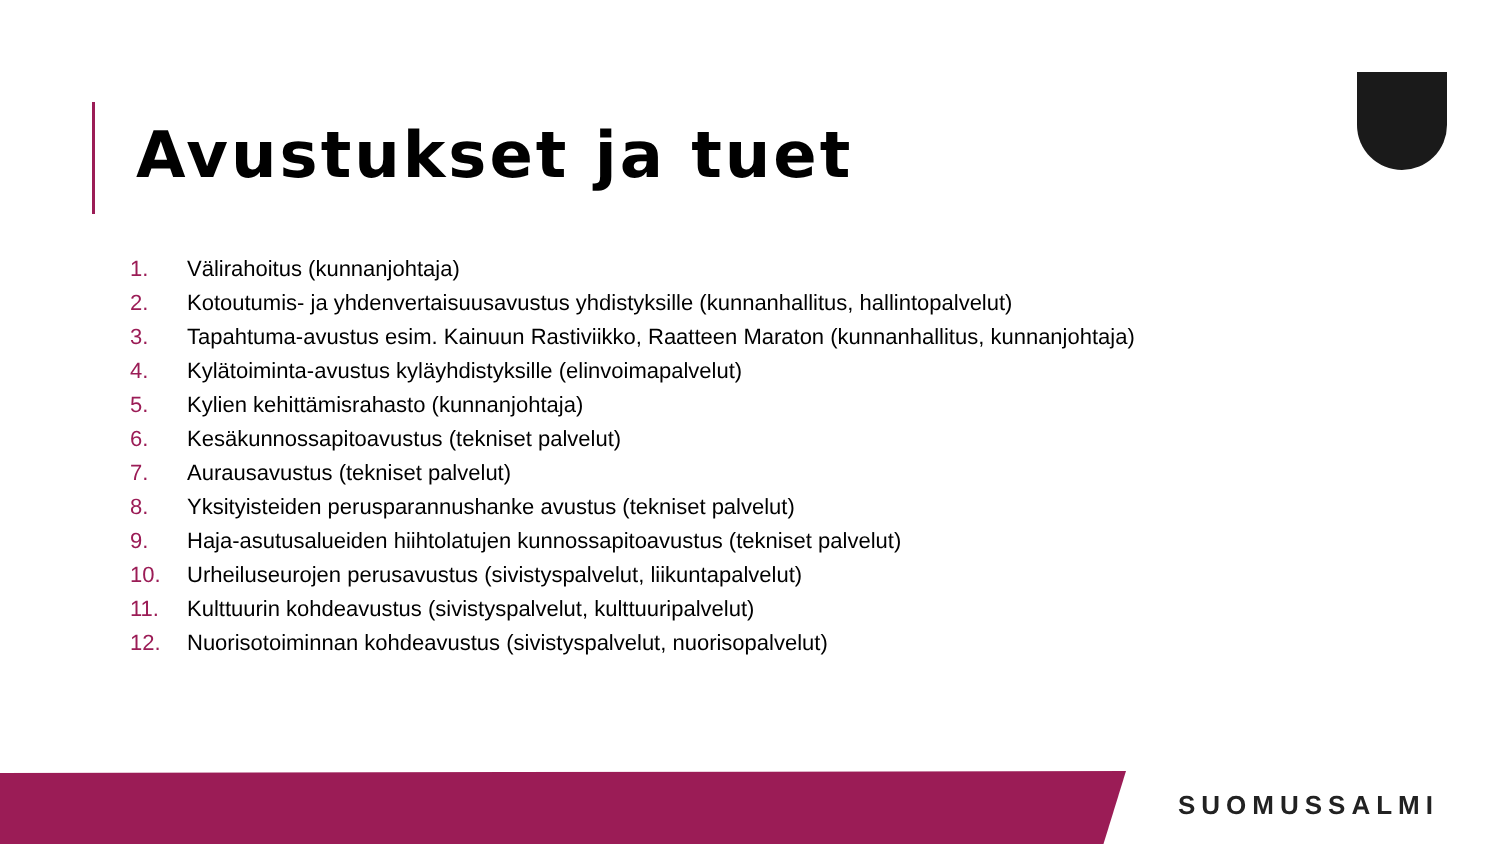Avustukset ja tuet
1. Välirahoitus (kunnanjohtaja)
2. Kotoutumis- ja yhdenvertaisuusavustus yhdistyksille (kunnanhallitus, hallintopalvelut)
3. Tapahtuma-avustus esim. Kainuun Rastiviikko, Raatteen Maraton (kunnanhallitus, kunnanjohtaja)
4. Kylätoiminta-avustus kyläyhdistyksille (elinvoimapalvelut)
5. Kylien kehittämisrahasto (kunnanjohtaja)
6. Kesäkunnossapitoavustus (tekniset palvelut)
7. Aurausavustus (tekniset palvelut)
8. Yksityisteiden perusparannushanke avustus (tekniset palvelut)
9. Haja-asutusalueiden hiihtolatujen kunnossapitoavustus (tekniset palvelut)
10. Urheiluseurojen perusavustus (sivistyspalvelut, liikuntapalvelut)
11. Kulttuurin kohdeavustus (sivistyspalvelut, kulttuuripalvelut)
12. Nuorisotoiminnan kohdeavustus (sivistyspalvelut, nuorisopalvelut)
SUOMUSSALMI